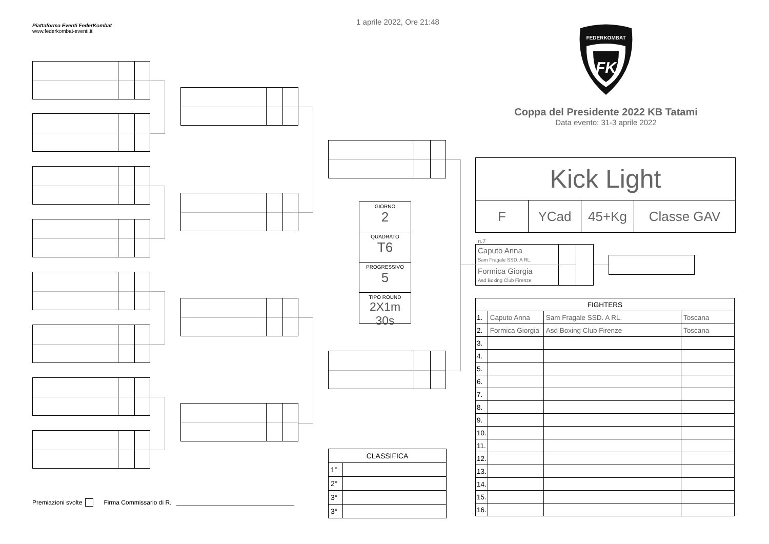Piattaforma Eventi FederKombat
www.federkombat-eventi.it
Premiazioni svolte Firma Commissario di R.
1 aprile 2022, Ore 21:48
GIORNO
2
QUADRATO
T6
PROGRESSIVO
5
TIPO ROUND
2X1m 30s
| CLASSIFICA | |
| --- | --- |
| 1° | |
| 2° | |
| 3° | |
| 3° | |
FK
FEDERKOMBAT
Coppa del Presidente 2022 KB Tatami
Data evento: 31-3 aprile 2022
| Kick Light | | | |
| F | YCad | 45+Kg | Classe GAV |
n.7
| Caputo Anna Sam Fragale SSD. A RL. | | |
| Formica Giorgia Asd Boxing Club Firenze | | |
| FIGHTERS | | | |
| 1. | Caputo Anna | Sam Fragale SSD. A RL. | Toscana |
| 2. | Formica Giorgia | Asd Boxing Club Firenze | Toscana |
| 3. | | | |
| 4. | | | |
| 5. | | | |
| 6. | | | |
| 7. | | | |
| 8. | | | |
| 9. | | | |
| 10. | | | |
| 11. | | | |
| 12. | | | |
| 13. | | | |
| 14. | | | |
| 15. | | | |
| 16. | | | |